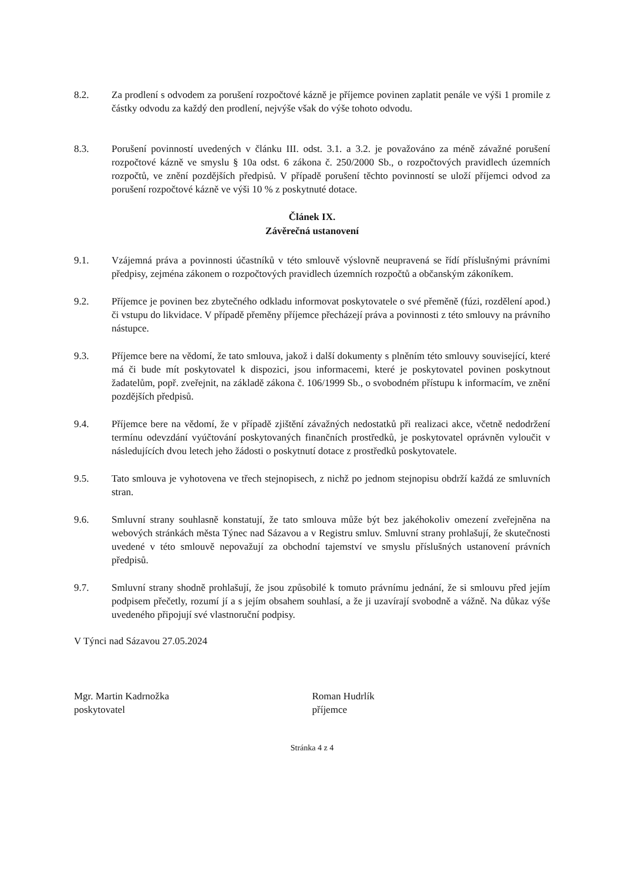8.2. Za prodlení s odvodem za porušení rozpočtové kázně je příjemce povinen zaplatit penále ve výši 1 promile z částky odvodu za každý den prodlení, nejvýše však do výše tohoto odvodu.
8.3. Porušení povinností uvedených v článku III. odst. 3.1. a 3.2. je považováno za méně závažné porušení rozpočtové kázně ve smyslu § 10a odst. 6 zákona č. 250/2000 Sb., o rozpočtových pravidlech územních rozpočtů, ve znění pozdějších předpisů. V případě porušení těchto povinností se uloží příjemci odvod za porušení rozpočtové kázně ve výši 10 % z poskytnuté dotace.
Článek IX.
Závěrečná ustanovení
9.1. Vzájemná práva a povinnosti účastníků v této smlouvě výslovně neupravená se řídí příslušnými právními předpisy, zejména zákonem o rozpočtových pravidlech územních rozpočtů a občanským zákoníkem.
9.2. Příjemce je povinen bez zbytečného odkladu informovat poskytovatele o své přeměně (fúzi, rozdělení apod.) či vstupu do likvidace. V případě přeměny příjemce přecházejí práva a povinnosti z této smlouvy na právního nástupce.
9.3. Příjemce bere na vědomí, že tato smlouva, jakož i další dokumenty s plněním této smlouvy související, které má či bude mít poskytovatel k dispozici, jsou informacemi, které je poskytovatel povinen poskytnout žadatelům, popř. zveřejnit, na základě zákona č. 106/1999 Sb., o svobodném přístupu k informacím, ve znění pozdějších předpisů.
9.4. Příjemce bere na vědomí, že v případě zjištění závažných nedostatků při realizaci akce, včetně nedodržení termínu odevzdání vyúčtování poskytovaných finančních prostředků, je poskytovatel oprávněn vyloučit v následujících dvou letech jeho žádosti o poskytnutí dotace z prostředků poskytovatele.
9.5. Tato smlouva je vyhotovena ve třech stejnopisech, z nichž po jednom stejnopisu obdrží každá ze smluvních stran.
9.6. Smluvní strany souhlasně konstatují, že tato smlouva může být bez jakéhokoliv omezení zveřejněna na webových stránkách města Týnec nad Sázavou a v Registru smluv. Smluvní strany prohlašují, že skutečnosti uvedené v této smlouvě nepovažují za obchodní tajemství ve smyslu příslušných ustanovení právních předpisů.
9.7. Smluvní strany shodně prohlašují, že jsou způsobilé k tomuto právnímu jednání, že si smlouvu před jejím podpisem přečetly, rozumí jí a s jejím obsahem souhlasí, a že ji uzavírají svobodně a vážně. Na důkaz výše uvedeného připojují své vlastnoruční podpisy.
V Týnci nad Sázavou 27.05.2024
Mgr. Martin Kadrnožka
poskytovatel
Roman Hudrlík
příjemce
Stránka 4 z 4